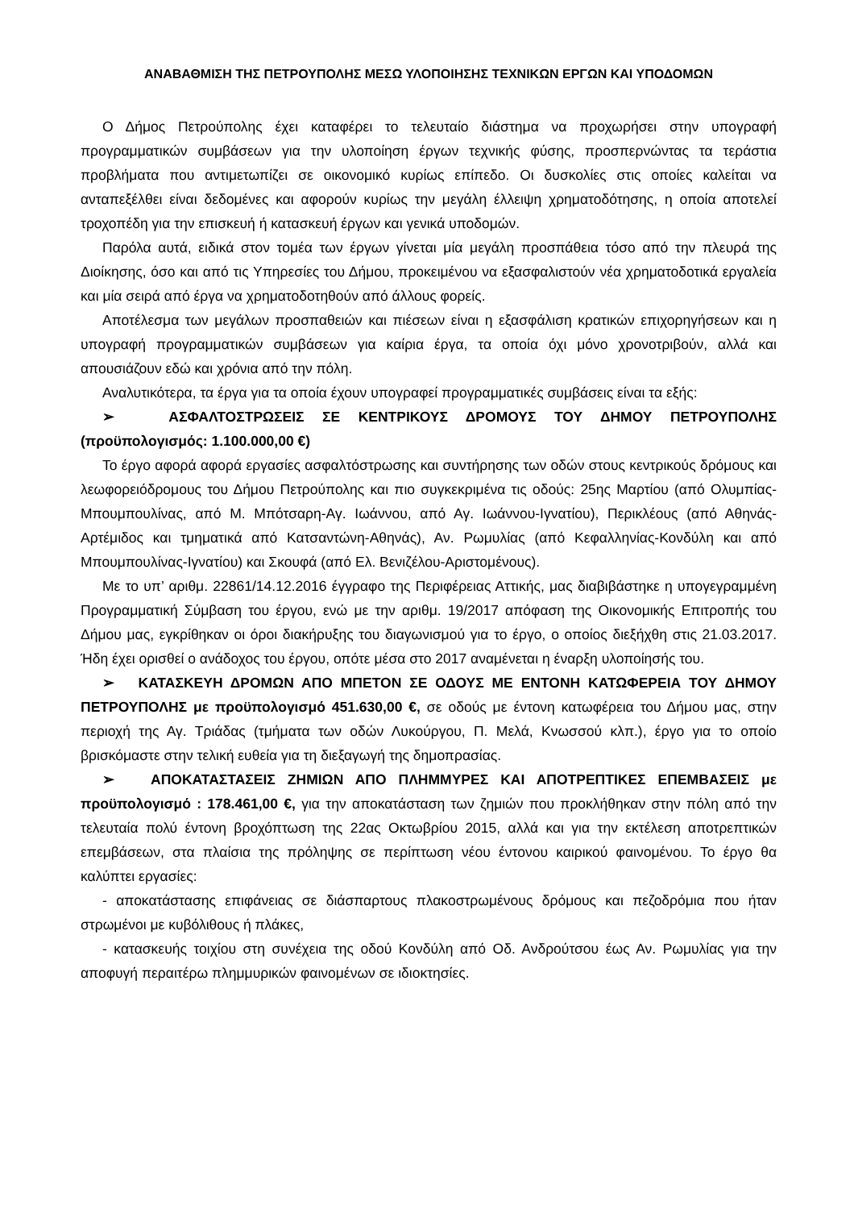ΑΝΑΒΑΘΜΙΣΗ ΤΗΣ ΠΕΤΡΟΥΠΟΛΗΣ ΜΕΣΩ ΥΛΟΠΟΙΗΣΗΣ ΤΕΧΝΙΚΩΝ ΕΡΓΩΝ ΚΑΙ ΥΠΟΔΟΜΩΝ
Ο Δήμος Πετρούπολης έχει καταφέρει το τελευταίο διάστημα να προχωρήσει στην υπογραφή προγραμματικών συμβάσεων για την υλοποίηση έργων τεχνικής φύσης, προσπερνώντας τα τεράστια προβλήματα που αντιμετωπίζει σε οικονομικό κυρίως επίπεδο. Οι δυσκολίες στις οποίες καλείται να ανταπεξέλθει είναι δεδομένες και αφορούν κυρίως την μεγάλη έλλειψη χρηματοδότησης, η οποία αποτελεί τροχοπέδη για την επισκευή ή κατασκευή έργων και γενικά υποδομών.
Παρόλα αυτά, ειδικά στον τομέα των έργων γίνεται μία μεγάλη προσπάθεια τόσο από την πλευρά της Διοίκησης, όσο και από τις Υπηρεσίες του Δήμου, προκειμένου να εξασφαλιστούν νέα χρηματοδοτικά εργαλεία και μία σειρά από έργα να χρηματοδοτηθούν από άλλους φορείς.
Αποτέλεσμα των μεγάλων προσπαθειών και πιέσεων είναι η εξασφάλιση κρατικών επιχορηγήσεων και η υπογραφή προγραμματικών συμβάσεων για καίρια έργα, τα οποία όχι μόνο χρονοτριβούν, αλλά και απουσιάζουν εδώ και χρόνια από την πόλη.
Αναλυτικότερα, τα έργα για τα οποία έχουν υπογραφεί προγραμματικές συμβάσεις είναι τα εξής:
➢ ΑΣΦΑΛΤΟΣΤΡΩΣΕΙΣ ΣΕ ΚΕΝΤΡΙΚΟΥΣ ΔΡΟΜΟΥΣ ΤΟΥ ΔΗΜΟΥ ΠΕΤΡΟΥΠΟΛΗΣ (προϋπολογισμός: 1.100.000,00 €)
Το έργο αφορά αφορά εργασίες ασφαλτόστρωσης και συντήρησης των οδών στους κεντρικούς δρόμους και λεωφορειόδρομους του Δήμου Πετρούπολης και πιο συγκεκριμένα τις οδούς: 25ης Μαρτίου (από Ολυμπίας-Μπουμπουλίνας, από Μ. Μπότσαρη-Αγ. Ιωάννου, από Αγ. Ιωάννου-Ιγνατίου), Περικλέους (από Αθηνάς-Αρτέμιδος και τμηματικά από Κατσαντώνη-Αθηνάς), Αν. Ρωμυλίας (από Κεφαλληνίας-Κονδύλη και από Μπουμπουλίνας-Ιγνατίου) και Σκουφά (από Ελ. Βενιζέλου-Αριστομένους).
Με το υπ’ αριθμ. 22861/14.12.2016 έγγραφο της Περιφέρειας Αττικής, μας διαβιβάστηκε η υπογεγραμμένη Προγραμματική Σύμβαση του έργου, ενώ με την αριθμ. 19/2017 απόφαση της Οικονομικής Επιτροπής του Δήμου μας, εγκρίθηκαν οι όροι διακήρυξης του διαγωνισμού για το έργο, ο οποίος διεξήχθη στις 21.03.2017. Ήδη έχει ορισθεί ο ανάδοχος του έργου, οπότε μέσα στο 2017 αναμένεται η έναρξη υλοποίησής του.
➢ ΚΑΤΑΣΚΕΥΗ ΔΡΟΜΩΝ ΑΠΟ ΜΠΕΤΟΝ ΣΕ ΟΔΟΥΣ ΜΕ ΕΝΤΟΝΗ ΚΑΤΩΦΕΡΕΙΑ ΤΟΥ ΔΗΜΟΥ ΠΕΤΡΟΥΠΟΛΗΣ με προϋπολογισμό 451.630,00 €, σε οδούς με έντονη κατωφέρεια του Δήμου μας, στην περιοχή της Αγ. Τριάδας (τμήματα των οδών Λυκούργου, Π. Μελά, Κνωσσού κλπ.), έργο για το οποίο βρισκόμαστε στην τελική ευθεία για τη διεξαγωγή της δημοπρασίας.
➢ ΑΠΟΚΑΤΑΣΤΑΣΕΙΣ ΖΗΜΙΩΝ ΑΠΟ ΠΛΗΜΜΥΡΕΣ ΚΑΙ ΑΠΟΤΡΕΠΤΙΚΕΣ ΕΠΕΜΒΑΣΕΙΣ με προϋπολογισμό : 178.461,00 €, για την αποκατάσταση των ζημιών που προκλήθηκαν στην πόλη από την τελευταία πολύ έντονη βροχόπτωση της 22ας Οκτωβρίου 2015, αλλά και για την εκτέλεση αποτρεπτικών επεμβάσεων, στα πλαίσια της πρόληψης σε περίπτωση νέου έντονου καιρικού φαινομένου. Το έργο θα καλύπτει εργασίες:
- αποκατάστασης επιφάνειας σε διάσπαρτους πλακοστρωμένους δρόμους και πεζοδρόμια που ήταν στρωμένοι με κυβόλιθους ή πλάκες,
- κατασκευής τοιχίου στη συνέχεια της οδού Κονδύλη από Οδ. Ανδρούτσου έως Αν. Ρωμυλίας για την αποφυγή περαιτέρω πλημμυρικών φαινομένων σε ιδιοκτησίες.